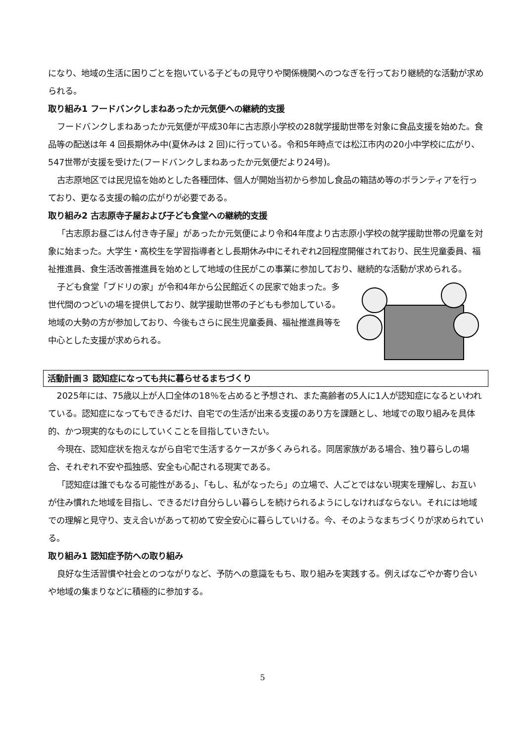になり、地域の生活に困りごとを抱いている子どもの見守りや関係機関へのつなぎを行っており継続的な活動が求められる。
取り組み1 フードバンクしまねあったか元気便への継続的支援
フードバンクしまねあったか元気便が平成30年に古志原小学校の28就学援助世帯を対象に食品支援を始めた。食品等の配送は年 4 回長期休み中(夏休みは 2 回)に行っている。令和5年時点では松江市内の20小中学校に広がり、547世帯が支援を受けた(フードバンクしまねあったか元気便だより24号)。
古志原地区では民児協を始めとした各種団体、個人が開始当初から参加し食品の箱詰め等のボランティアを行っており、更なる支援の輪の広がりが必要である。
取り組み2 古志原寺子屋および子ども食堂への継続的支援
「古志原お昼ごはん付き寺子屋」があったか元気便により令和4年度より古志原小学校の就学援助世帯の児童を対象に始まった。大学生・高校生を学習指導者とし長期休み中にそれぞれ2回程度開催されており、民生児童委員、福祉推進員、食生活改善推進員を始めとして地域の住民がこの事業に参加しており、継続的な活動が求められる。
子ども食堂「ブドリの家」が令和4年から公民館近くの民家で始まった。多世代間のつどいの場を提供しており、就学援助世帯の子どもも参加している。地域の大勢の方が参加しており、今後もさらに民生児童委員、福祉推進員等を中心とした支援が求められる。
活動計画３ 認知症になっても共に暮らせるまちづくり
2025年には、75歳以上が人口全体の18％を占めると予想され、また高齢者の5人に1人が認知症になるといわれている。認知症になってもできるだけ、自宅での生活が出来る支援のあり方を課題とし、地域での取り組みを具体的、かつ現実的なものにしていくことを目指していきたい。
今現在、認知症状を抱えながら自宅で生活するケースが多くみられる。同居家族がある場合、独り暮らしの場合、それぞれ不安や孤独感、安全も心配される現実である。
「認知症は誰でもなる可能性がある」、「もし、私がなったら」の立場で、人ごとではない現実を理解し、お互いが住み慣れた地域を目指し、できるだけ自分らしい暮らしを続けられるようにしなければならない。それには地域での理解と見守り、支え合いがあって初めて安全安心に暮らしていける。今、そのようなまちづくりが求められている。
取り組み1 認知症予防への取り組み
良好な生活習慣や社会とのつながりなど、予防への意識をもち、取り組みを実践する。例えばなごやか寄り合いや地域の集まりなどに積極的に参加する。
5